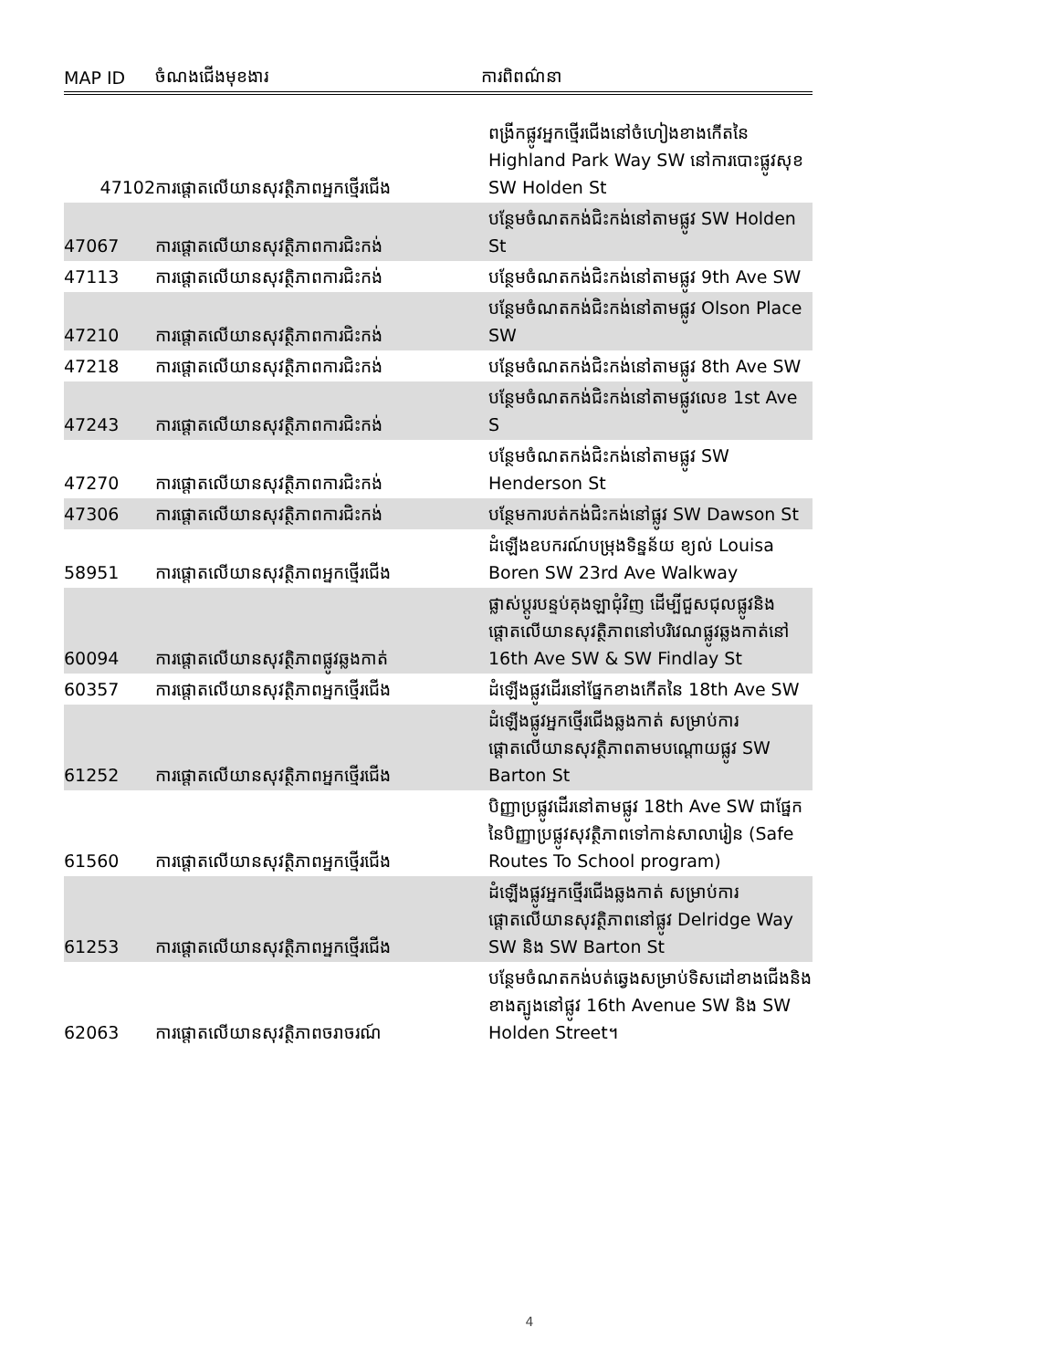| MAP ID | ចំណងជើងមុខងារ | ការពិពណ៌នា |
| --- | --- | --- |
| 47102 | ការផ្ដោតលើយានសុវត្ថិភាពអ្នកថ្មើរជើង | ពង្រីកផ្លូវអ្នកថ្មើរជើងនៅចំហៀងខាងកើតនៃ Highland Park Way SW នៅការបោះផ្លូវសុខ SW Holden St |
| 47067 | ការផ្ដោតលើយានសុវត្ថិភាពការជិះកង់ | បន្ថែមចំណតកង់ជិះកង់នៅតាមផ្លូវ SW Holden St |
| 47113 | ការផ្ដោតលើយានសុវត្ថិភាពការជិះកង់ | បន្ថែមចំណតកង់ជិះកង់នៅតាមផ្លូវ 9th Ave SW |
| 47210 | ការផ្ដោតលើយានសុវត្ថិភាពការជិះកង់ | បន្ថែមចំណតកង់ជិះកង់នៅតាមផ្លូវ Olson Place SW |
| 47218 | ការផ្ដោតលើយានសុវត្ថិភាពការជិះកង់ | បន្ថែមចំណតកង់ជិះកង់នៅតាមផ្លូវ 8th Ave SW |
| 47243 | ការផ្ដោតលើយានសុវត្ថិភាពការជិះកង់ | បន្ថែមចំណតកង់ជិះកង់នៅតាមផ្លូវលេខ 1st Ave S |
| 47270 | ការផ្ដោតលើយានសុវត្ថិភាពការជិះកង់ | បន្ថែមចំណតកង់ជិះកង់នៅតាមផ្លូវ SW Henderson St |
| 47306 | ការផ្ដោតលើយានសុវត្ថិភាពការជិះកង់ | បន្ថែមការបត់កង់ជិះកង់នៅផ្លូវ SW Dawson St |
| 58951 | ការផ្ដោតលើយានសុវត្ថិភាពអ្នកថ្មើរជើង | ដំឡើងឧបករណ៍បម្រុងទិន្នន័យ ខ្យល់ Louisa Boren SW 23rd Ave Walkway |
| 60094 | ការផ្ដោតលើយានសុវត្ថិភាពផ្លូវឆ្លងកាត់ | ផ្លាស់ប្ដូរបន្ទប់គុងឡាជុំវិញ ដើម្បីជួសជុលផ្លូវនិងផ្ដោតលើយានសុវត្ថិភាពនៅបរិវេណផ្លូវឆ្លងកាត់នៅ 16th Ave SW & SW Findlay St |
| 60357 | ការផ្ដោតលើយានសុវត្ថិភាពអ្នកថ្មើរជើង | ដំឡើងផ្លូវដើរនៅផ្នែកខាងកើតនៃ 18th Ave SW |
| 61252 | ការផ្ដោតលើយានសុវត្ថិភាពអ្នកថ្មើរជើង | ដំឡើងផ្លូវអ្នកថ្មើរជើងឆ្លងកាត់ សម្រាប់ការផ្ដោតលើយានសុវត្ថិភាពតាមបណ្ដោយផ្លូវ SW Barton St |
| 61560 | ការផ្ដោតលើយានសុវត្ថិភាពអ្នកថ្មើរជើង | បិញ្ញាប្រផ្លូវដើរនៅតាមផ្លូវ 18th Ave SW ជាផ្នែកនៃបិញ្ញាប្រផ្លូវសុវត្ថិភាពទៅកាន់សាលារៀន (Safe Routes To School program) |
| 61253 | ការផ្ដោតលើយានសុវត្ថិភាពអ្នកថ្មើរជើង | ដំឡើងផ្លូវអ្នកថ្មើរជើងឆ្លងកាត់ សម្រាប់ការផ្ដោតលើយានសុវត្ថិភាពនៅផ្លូវ Delridge Way SW និង SW Barton St |
| 62063 | ការផ្ដោតលើយានសុវត្ថិភាពចរាចរណ៍ | បន្ថែមចំណតកង់បត់ឆ្វេងសម្រាប់ទិសដៅខាងជើងនិងខាងត្បូងនៅផ្លូវ 16th Avenue SW និង SW Holden Street។ |
4